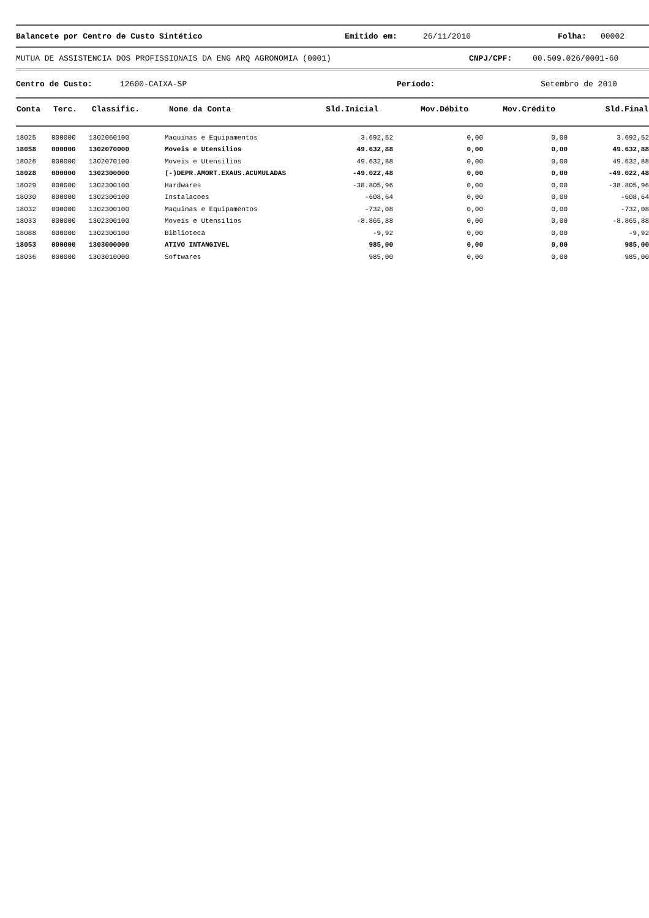Balancete por Centro de Custo Sintético Emitido em: 26/11/2010 Folha: 00002
MUTUA DE ASSISTENCIA DOS PROFISSIONAIS DA ENG ARQ AGRONOMIA (0001) CNPJ/CPF: 00.509.026/0001-60
Centro de Custo: 12600-CAIXA-SP Período: Setembro de 2010
| Conta | Terc. | Classific. | Nome da Conta | Sld.Inicial | Mov.Débito | Mov.Crédito | Sld.Final |
| --- | --- | --- | --- | --- | --- | --- | --- |
| 18025 | 000000 | 1302060100 | Maquinas e Equipamentos | 3.692,52 | 0,00 | 0,00 | 3.692,52 |
| 18058 | 000000 | 1302070000 | Moveis e Utensilios | 49.632,88 | 0,00 | 0,00 | 49.632,88 |
| 18026 | 000000 | 1302070100 | Moveis e Utensilios | 49.632,88 | 0,00 | 0,00 | 49.632,88 |
| 18028 | 000000 | 1302300000 | (-)DEPR.AMORT.EXAUS.ACUMULADAS | -49.022,48 | 0,00 | 0,00 | -49.022,48 |
| 18029 | 000000 | 1302300100 | Hardwares | -38.805,96 | 0,00 | 0,00 | -38.805,96 |
| 18030 | 000000 | 1302300100 | Instalacoes | -608,64 | 0,00 | 0,00 | -608,64 |
| 18032 | 000000 | 1302300100 | Maquinas e Equipamentos | -732,08 | 0,00 | 0,00 | -732,08 |
| 18033 | 000000 | 1302300100 | Moveis e Utensilios | -8.865,88 | 0,00 | 0,00 | -8.865,88 |
| 18088 | 000000 | 1302300100 | Biblioteca | -9,92 | 0,00 | 0,00 | -9,92 |
| 18053 | 000000 | 1303000000 | ATIVO INTANGIVEL | 985,00 | 0,00 | 0,00 | 985,00 |
| 18036 | 000000 | 1303010000 | Softwares | 985,00 | 0,00 | 0,00 | 985,00 |